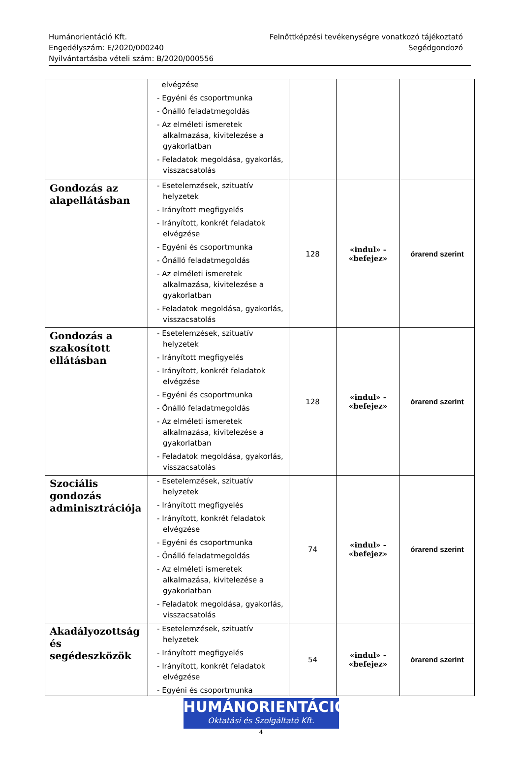Humánorientáció Kft.
Engedélyszám: E/2020/000240
Nyilvántartásba vételi szám: B/2020/000556
Felnőttképzési tevékenységre vonatkozó tájékoztató
Segédgondozó
| | elvégzése - Egyéni és csoportmunka - Önálló feladatmegoldás - Az elméleti ismeretek alkalmazása, kivitelezése a gyakorlatban - Feladatok megoldása, gyakorlás, visszacsatolás | | | |
| Gondozás az alapellátásban | - Esetelemzések, szituatív helyzetek - Irányított megfigyelés - Irányított, konkrét feladatok elvégzése - Egyéni és csoportmunka - Önálló feladatmegoldás - Az elméleti ismeretek alkalmazása, kivitelezése a gyakorlatban - Feladatok megoldása, gyakorlás, visszacsatolás | 128 | «indul» - «befejez» | órarend szerint |
| Gondozás a szakosított ellátásban | - Esetelemzések, szituatív helyzetek - Irányított megfigyelés - Irányított, konkrét feladatok elvégzése - Egyéni és csoportmunka - Önálló feladatmegoldás - Az elméleti ismeretek alkalmazása, kivitelezése a gyakorlatban - Feladatok megoldása, gyakorlás, visszacsatolás | 128 | «indul» - «befejez» | órarend szerint |
| Szociális gondozás adminisztrációja | - Esetelemzések, szituatív helyzetek - Irányított megfigyelés - Irányított, konkrét feladatok elvégzése - Egyéni és csoportmunka - Önálló feladatmegoldás - Az elméleti ismeretek alkalmazása, kivitelezése a gyakorlatban - Feladatok megoldása, gyakorlás, visszacsatolás | 74 | «indul» - «befejez» | órarend szerint |
| Akadályozottság és segédeszközök | - Esetelemzések, szituatív helyzetek - Irányított megfigyelés - Irányított, konkrét feladatok elvégzése - Egyéni és csoportmunka | 54 | «indul» - «befejez» | órarend szerint |
HUMÁNORIENTÁCIÓ
Oktatási és Szolgáltató Kft.
4